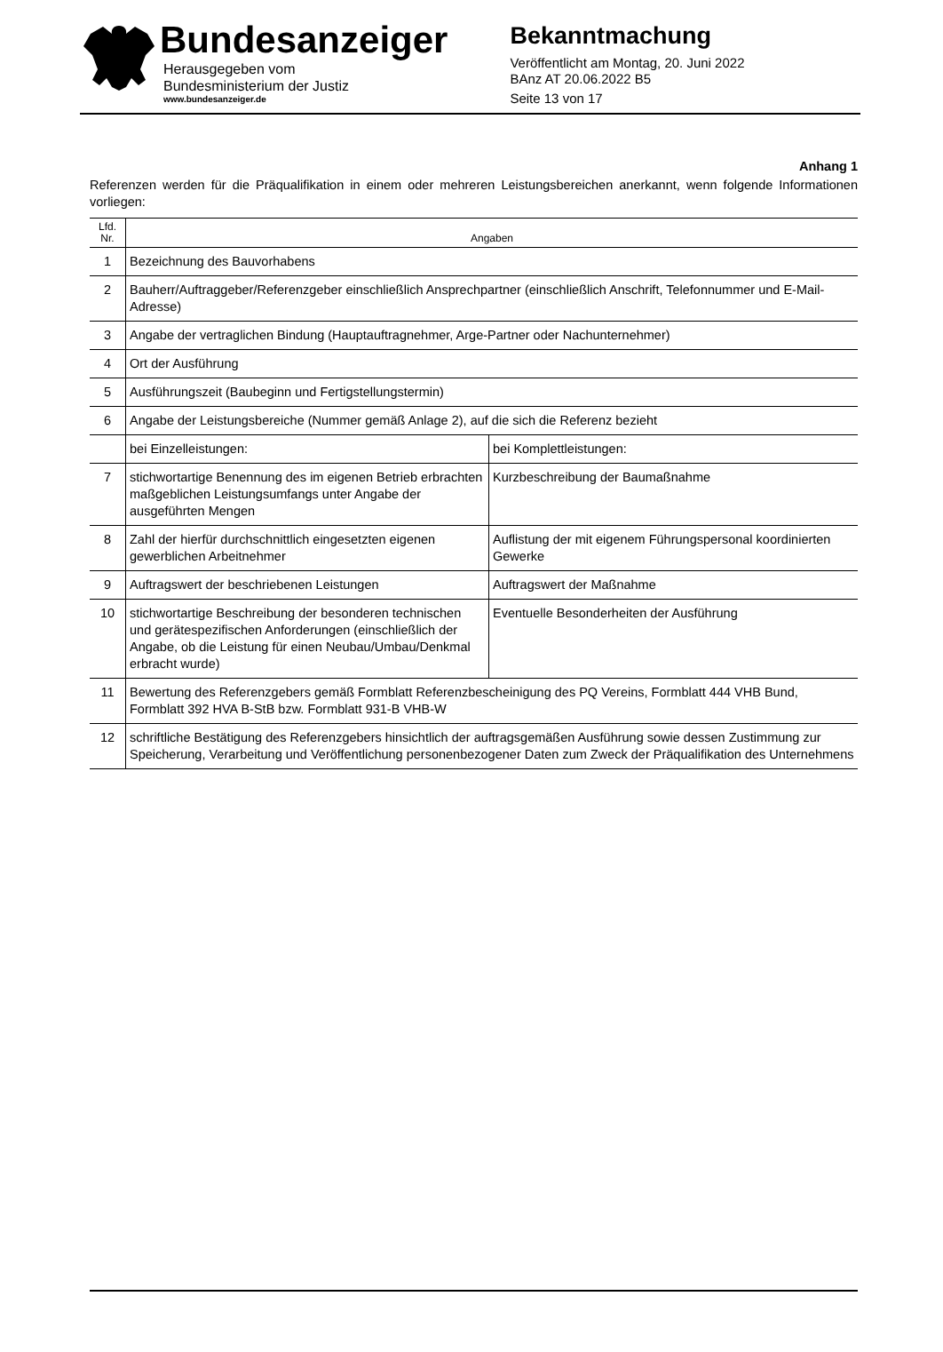Bundesanzeiger
Herausgegeben vom
Bundesministerium der Justiz
www.bundesanzeiger.de
Bekanntmachung
Veröffentlicht am Montag, 20. Juni 2022
BAnz AT 20.06.2022 B5
Seite 13 von 17
Anhang 1
Referenzen werden für die Präqualifikation in einem oder mehreren Leistungsbereichen anerkannt, wenn folgende Informationen vorliegen:
| Lfd. Nr. | Angaben | |
| --- | --- | --- |
| 1 | Bezeichnung des Bauvorhabens | |
| 2 | Bauherr/Auftraggeber/Referenzgeber einschließlich Ansprechpartner (einschließlich Anschrift, Telefonnummer und E-Mail-Adresse) | |
| 3 | Angabe der vertraglichen Bindung (Hauptauftragnehmer, Arge-Partner oder Nachunternehmer) | |
| 4 | Ort der Ausführung | |
| 5 | Ausführungszeit (Baubeginn und Fertigstellungstermin) | |
| 6 | Angabe der Leistungsbereiche (Nummer gemäß Anlage 2), auf die sich die Referenz bezieht | |
| | bei Einzelleistungen: | bei Komplettleistungen: |
| 7 | stichwortartige Benennung des im eigenen Betrieb erbrachten maßgeblichen Leistungsumfangs unter Angabe der ausgeführten Mengen | Kurzbeschreibung der Baumaßnahme |
| 8 | Zahl der hierfür durchschnittlich eingesetzten eigenen gewerblichen Arbeitnehmer | Auflistung der mit eigenem Führungspersonal koordinierten Gewerke |
| 9 | Auftragswert der beschriebenen Leistungen | Auftragswert der Maßnahme |
| 10 | stichwortartige Beschreibung der besonderen technischen und gerätespezifischen Anforderungen (einschließlich der Angabe, ob die Leistung für einen Neubau/Umbau/Denkmal erbracht wurde) | Eventuelle Besonderheiten der Ausführung |
| 11 | Bewertung des Referenzgebers gemäß Formblatt Referenzbescheinigung des PQ Vereins, Formblatt 444 VHB Bund, Formblatt 392 HVA B-StB bzw. Formblatt 931-B VHB-W | |
| 12 | schriftliche Bestätigung des Referenzgebers hinsichtlich der auftragsgemäßen Ausführung sowie dessen Zustimmung zur Speicherung, Verarbeitung und Veröffentlichung personenbezogener Daten zum Zweck der Präqualifikation des Unternehmens | |